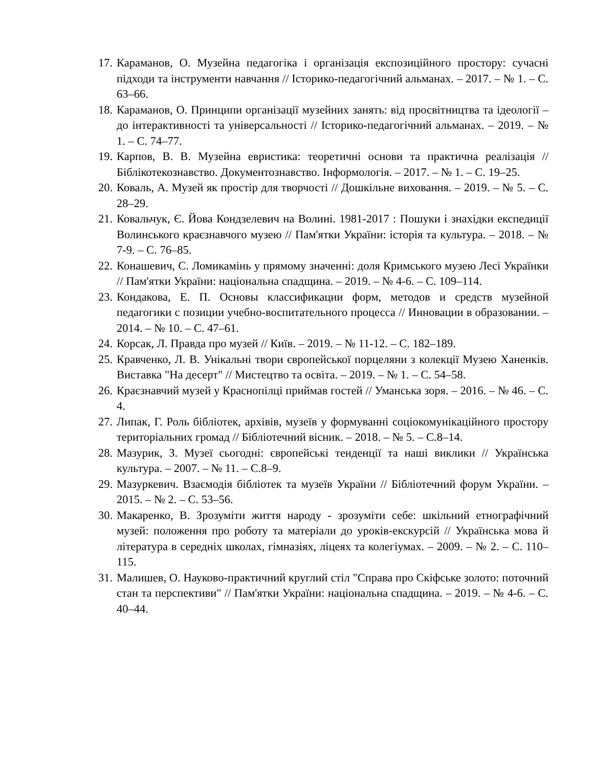17. Караманов, О. Музейна педагогіка і організація експозиційного простору: сучасні підходи та інструменти навчання // Історико-педагогічний альманах. – 2017. – № 1. – С. 63–66.
18. Караманов, О. Принципи організації музейних занять: від просвітництва та ідеології – до інтерактивності та універсальності // Історико-педагогічний альманах. – 2019. – № 1. – С. 74–77.
19. Карпов, В. В. Музейна евристика: теоретичні основи та практична реалізація // Біблікотекознавство. Документознавство. Інформологія. – 2017. – № 1. – С. 19–25.
20. Коваль, А. Музей як простір для творчості // Дошкільне виховання. – 2019. – № 5. – С. 28–29.
21. Ковальчук, Є. Йова Кондзелевич на Волині. 1981-2017 : Пошуки і знахідки експедиції Волинського краєзнавчого музею // Пам'ятки України: історія та культура. – 2018. – № 7-9. – С. 76–85.
22. Конашевич, С. Ломикамінь у прямому значенні: доля Кримського музею Лесі Українки // Пам'ятки України: національна спадщина. – 2019. – № 4-6. – С. 109–114.
23. Кондакова, Е. П. Основы классификации форм, методов и средств музейной педагогики с позиции учебно-воспитательного процесса // Инновации в образовании. – 2014. – № 10. – С. 47–61.
24. Корсак, Л. Правда про музей // Київ. – 2019. – № 11-12. – С. 182–189.
25. Кравченко, Л. В. Унікальні твори європейської порцеляни з колекції Музею Ханенків. Виставка "На десерт" // Мистецтво та освіта. – 2019. – № 1. – С. 54–58.
26. Краєзнавчий музей у Краснопілці приймав гостей // Уманська зоря. – 2016. – № 46. – С. 4.
27. Липак, Г. Роль бібліотек, архівів, музеїв у формуванні соціокомунікаційного простору територіальних громад // Бібліотечний вісник. – 2018. – № 5. – С.8–14.
28. Мазурик, З. Музеї сьогодні: європейські тенденції та наші виклики // Українська культура. – 2007. – № 11. – С.8–9.
29. Мазуркевич. Взаємодія бібліотек та музеїв України // Бібліотечний форум України. – 2015. – № 2. – С. 53–56.
30. Макаренко, В. Зрозуміти життя народу - зрозуміти себе: шкільний етнографічний музей: положення про роботу та матеріали до уроків-екскурсій // Українська мова й література в середніх школах, гімназіях, ліцеях та колегіумах. – 2009. – № 2. – С. 110–115.
31. Малишев, О. Науково-практичний круглий стіл "Справа про Скіфське золото: поточний стан та перспективи" // Пам'ятки України: національна спадщина. – 2019. – № 4-6. – С. 40–44.